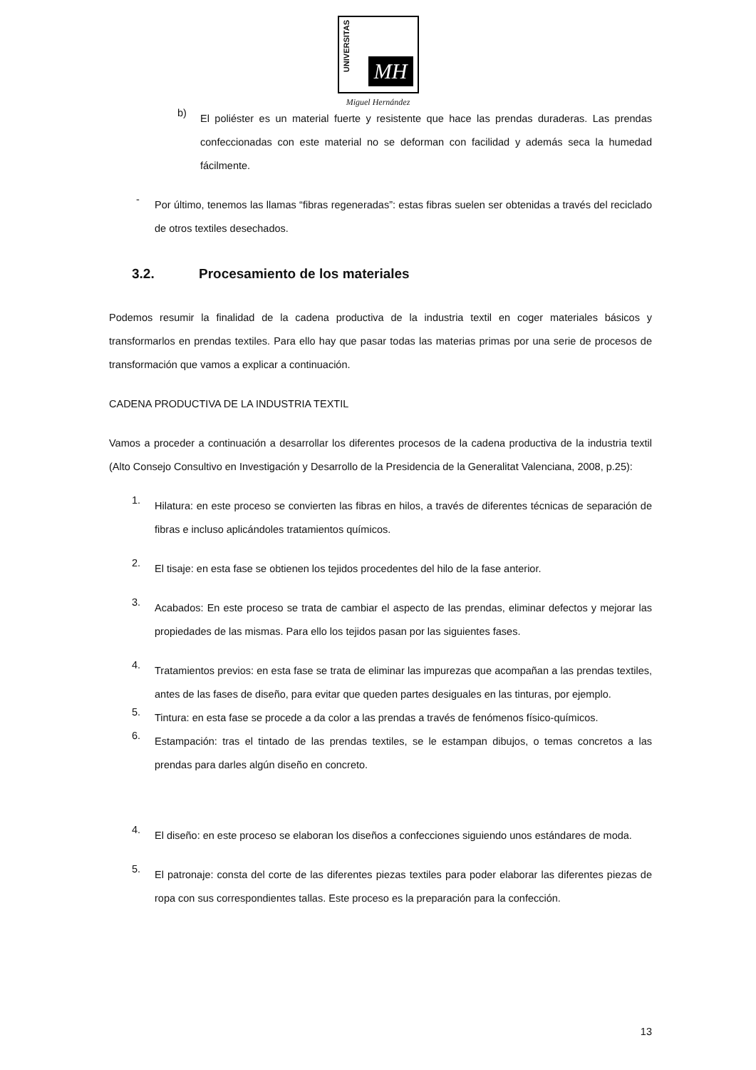UNIVERSITAS
MH
Miguel Hernández
b)
El poliéster es un material fuerte y resistente que hace las prendas duraderas. Las prendas confeccionadas con este material no se deforman con facilidad y además seca la humedad fácilmente.
-
Por último, tenemos las llamas “fibras regeneradas”: estas fibras suelen ser obtenidas a través del reciclado de otros textiles desechados.
3.2. Procesamiento de los materiales
Podemos resumir la finalidad de la cadena productiva de la industria textil en coger materiales básicos y transformarlos en prendas textiles. Para ello hay que pasar todas las materias primas por una serie de procesos de transformación que vamos a explicar a continuación.
CADENA PRODUCTIVA DE LA INDUSTRIA TEXTIL
Vamos a proceder a continuación a desarrollar los diferentes procesos de la cadena productiva de la industria textil (Alto Consejo Consultivo en Investigación y Desarrollo de la Presidencia de la Generalitat Valenciana, 2008, p.25):
1.
Hilatura: en este proceso se convierten las fibras en hilos, a través de diferentes técnicas de separación de fibras e incluso aplicándoles tratamientos químicos.
2.
El tisaje: en esta fase se obtienen los tejidos procedentes del hilo de la fase anterior.
3.
Acabados: En este proceso se trata de cambiar el aspecto de las prendas, eliminar defectos y mejorar las propiedades de las mismas. Para ello los tejidos pasan por las siguientes fases.
4.
Tratamientos previos: en esta fase se trata de eliminar las impurezas que acompañan a las prendas textiles, antes de las fases de diseño, para evitar que queden partes desiguales en las tinturas, por ejemplo.
5.
Tintura: en esta fase se procede a da color a las prendas a través de fenómenos físico-químicos.
6.
Estampación: tras el tintado de las prendas textiles, se le estampan dibujos, o temas concretos a las prendas para darles algún diseño en concreto.
4.
El diseño: en este proceso se elaboran los diseños a confecciones siguiendo unos estándares de moda.
5.
El patronaje: consta del corte de las diferentes piezas textiles para poder elaborar las diferentes piezas de ropa con sus correspondientes tallas. Este proceso es la preparación para la confección.
13